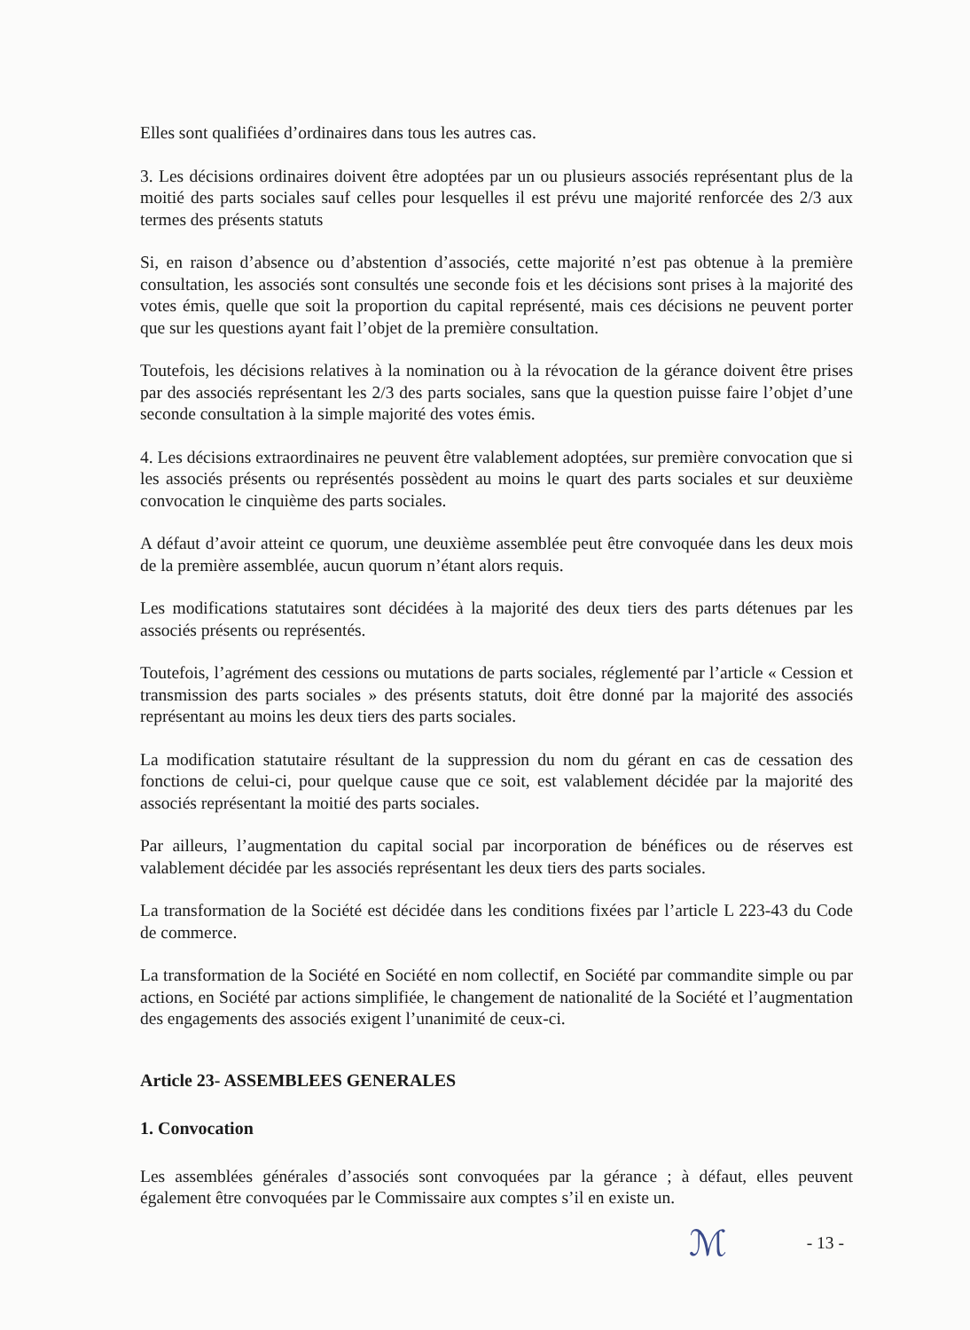Elles sont qualifiées d’ordinaires dans tous les autres cas.
3. Les décisions ordinaires doivent être adoptées par un ou plusieurs associés représentant plus de la moitié des parts sociales sauf celles pour lesquelles il est prévu une majorité renforcée des 2/3 aux termes des présents statuts
Si, en raison d’absence ou d’abstention d’associés, cette majorité n’est pas obtenue à la première consultation, les associés sont consultés une seconde fois et les décisions sont prises à la majorité des votes émis, quelle que soit la proportion du capital représenté, mais ces décisions ne peuvent porter que sur les questions ayant fait l’objet de la première consultation.
Toutefois, les décisions relatives à la nomination ou à la révocation de la gérance doivent être prises par des associés représentant les 2/3 des parts sociales, sans que la question puisse faire l’objet d’une seconde consultation à la simple majorité des votes émis.
4. Les décisions extraordinaires ne peuvent être valablement adoptées, sur première convocation que si les associés présents ou représentés possèdent au moins le quart des parts sociales et sur deuxième convocation le cinquième des parts sociales.
A défaut d’avoir atteint ce quorum, une deuxième assemblée peut être convoquée dans les deux mois de la première assemblée, aucun quorum n’étant alors requis.
Les modifications statutaires sont décidées à la majorité des deux tiers des parts détenues par les associés présents ou représentés.
Toutefois, l’agrément des cessions ou mutations de parts sociales, réglementé par l’article « Cession et transmission des parts sociales » des présents statuts, doit être donné par la majorité des associés représentant au moins les deux tiers des parts sociales.
La modification statutaire résultant de la suppression du nom du gérant en cas de cessation des fonctions de celui-ci, pour quelque cause que ce soit, est valablement décidée par la majorité des associés représentant la moitié des parts sociales.
Par ailleurs, l’augmentation du capital social par incorporation de bénéfices ou de réserves est valablement décidée par les associés représentant les deux tiers des parts sociales.
La transformation de la Société est décidée dans les conditions fixées par l’article L 223-43 du Code de commerce.
La transformation de la Société en Société en nom collectif, en Société par commandite simple ou par actions, en Société par actions simplifiée, le changement de nationalité de la Société et l’augmentation des engagements des associés exigent l’unanimité de ceux-ci.
Article 23- ASSEMBLEES GENERALES
1. Convocation
Les assemblées générales d’associés sont convoquées par la gérance ; à défaut, elles peuvent également être convoquées par le Commissaire aux comptes s’il en existe un.
ℳ - 13 -